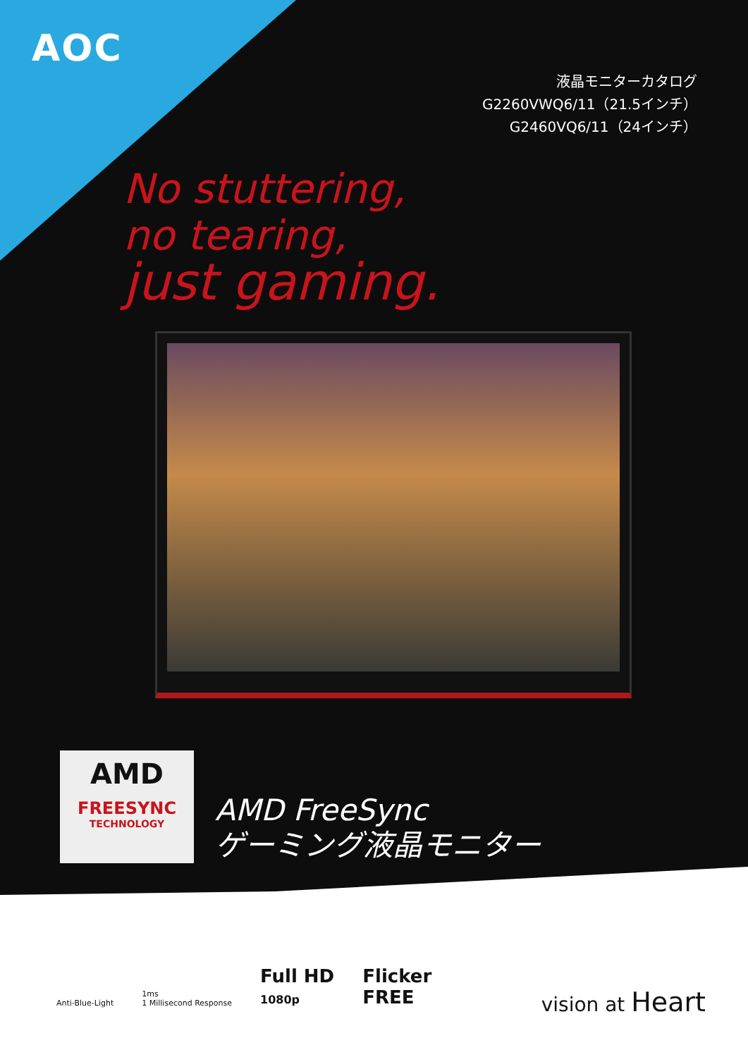AOC
液晶モニターカタログ
G2260VWQ6/11（21.5インチ）
G2460VQ6/11（24インチ）
No stuttering,
no tearing,
just gaming.
AMD
FREESYNC
TECHNOLOGY
AMD FreeSync
ゲーミング液晶モニター
Anti-Blue-Light
1ms
1 Millisecond Response
Full HD
1080p
Flicker
FREE
vision at Heart